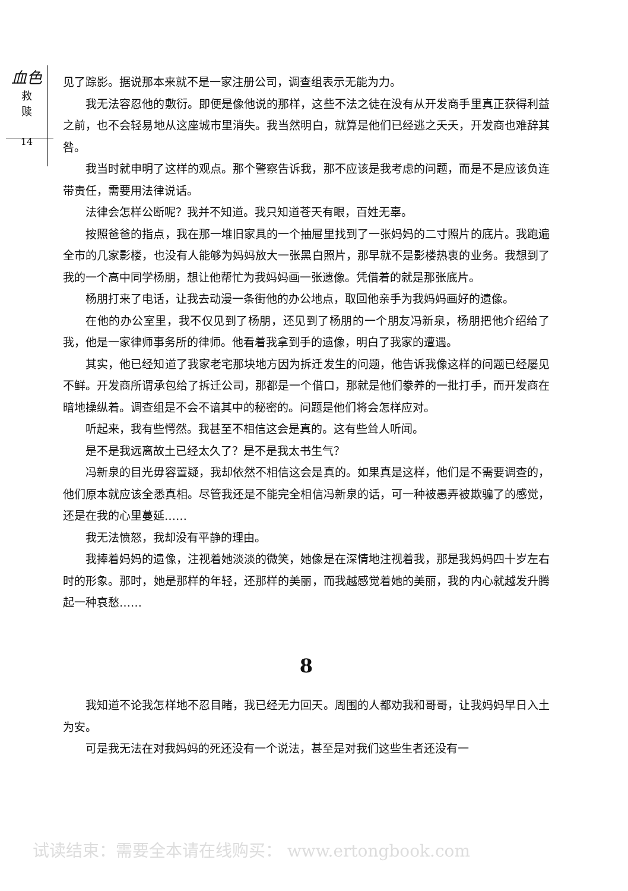血色
救
赎
14
见了踪影。据说那本来就不是一家注册公司，调查组表示无能为力。
我无法容忍他的敷衍。即便是像他说的那样，这些不法之徒在没有从开发商手里真正获得利益之前，也不会轻易地从这座城市里消失。我当然明白，就算是他们已经逃之夭夭，开发商也难辞其咎。
我当时就申明了这样的观点。那个警察告诉我，那不应该是我考虑的问题，而是不是应该负连带责任，需要用法律说话。
法律会怎样公断呢？我并不知道。我只知道苍天有眼，百姓无辜。
按照爸爸的指点，我在那一堆旧家具的一个抽屉里找到了一张妈妈的二寸照片的底片。我跑遍全市的几家影楼，也没有人能够为妈妈放大一张黑白照片，那早就不是影楼热衷的业务。我想到了我的一个高中同学杨朋，想让他帮忙为我妈妈画一张遗像。凭借着的就是那张底片。
杨朋打来了电话，让我去动漫一条街他的办公地点，取回他亲手为我妈妈画好的遗像。
在他的办公室里，我不仅见到了杨朋，还见到了杨朋的一个朋友冯新泉，杨朋把他介绍给了我，他是一家律师事务所的律师。他看着我拿到手的遗像，明白了我家的遭遇。
其实，他已经知道了我家老宅那块地方因为拆迁发生的问题，他告诉我像这样的问题已经屡见不鲜。开发商所谓承包给了拆迁公司，那都是一个借口，那就是他们豢养的一批打手，而开发商在暗地操纵着。调查组是不会不谙其中的秘密的。问题是他们将会怎样应对。
听起来，我有些愕然。我甚至不相信这会是真的。这有些耸人听闻。
是不是我远离故土已经太久了？是不是我太书生气？
冯新泉的目光毋容置疑，我却依然不相信这会是真的。如果真是这样，他们是不需要调查的，他们原本就应该全悉真相。尽管我还是不能完全相信冯新泉的话，可一种被愚弄被欺骗了的感觉，还是在我的心里蔓延……
我无法愤怒，我却没有平静的理由。
我捧着妈妈的遗像，注视着她淡淡的微笑，她像是在深情地注视着我，那是我妈妈四十岁左右时的形象。那时，她是那样的年轻，还那样的美丽，而我越感觉着她的美丽，我的内心就越发升腾起一种哀愁……
8
我知道不论我怎样地不忍目睹，我已经无力回天。周围的人都劝我和哥哥，让我妈妈早日入土为安。
可是我无法在对我妈妈的死还没有一个说法，甚至是对我们这些生者还没有一
试读结束：需要全本请在线购买： www.ertongbook.com